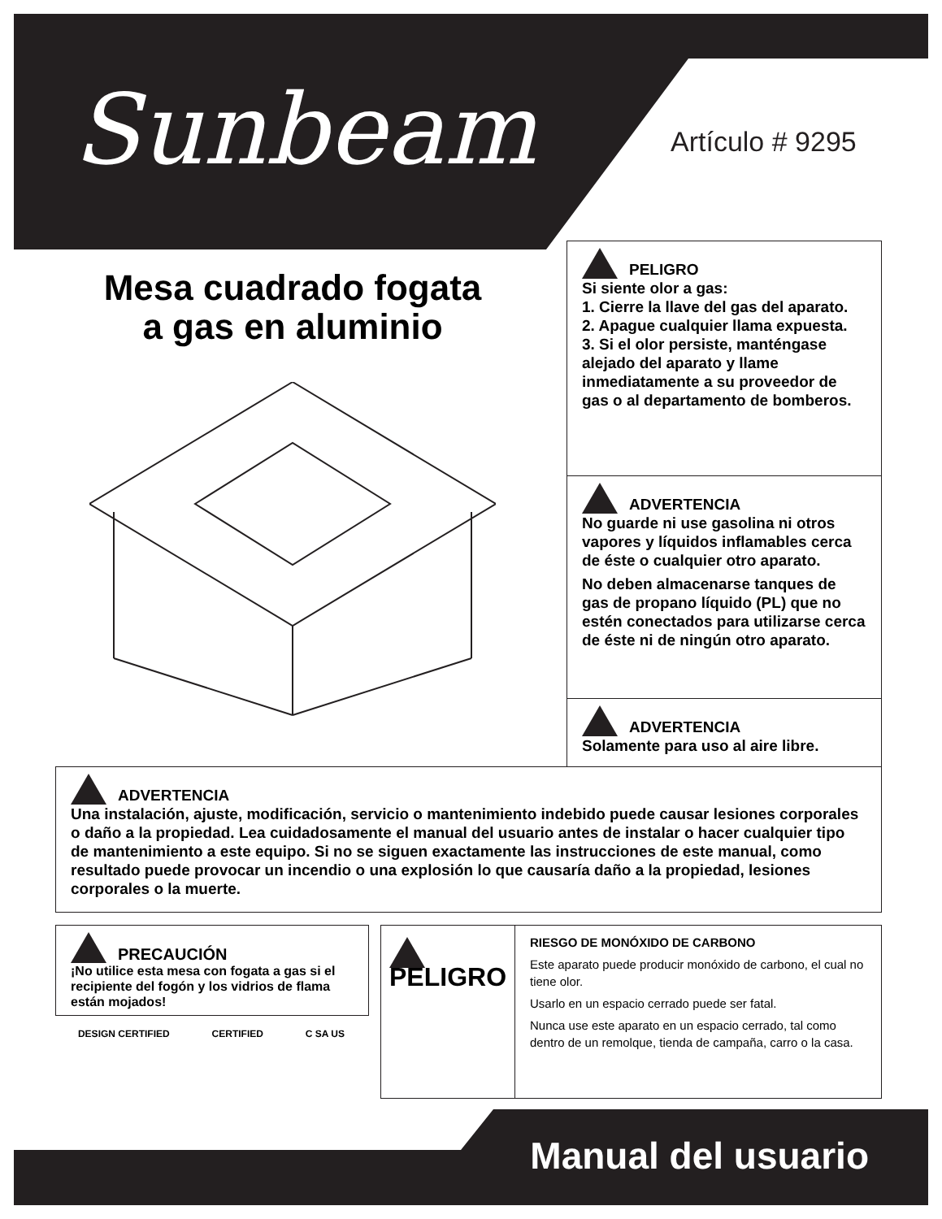Sunbeam Artículo # 9295
Mesa cuadrado fogata
a gas en aluminio
PELIGRO
Si siente olor a gas:
1. Cierre la llave del gas del aparato.
2. Apague cualquier llama expuesta.
3. Si el olor persiste, manténgase alejado del aparato y llame inmediatamente a su proveedor de gas o al departamento de bomberos.
ADVERTENCIA
No guarde ni use gasolina ni otros vapores y líquidos inflamables cerca de éste o cualquier otro aparato.
No deben almacenarse tanques de gas de propano líquido (PL) que no estén conectados para utilizarse cerca de éste ni de ningún otro aparato.
ADVERTENCIA
Solamente para uso al aire libre.
ADVERTENCIA
Una instalación, ajuste, modificación, servicio o mantenimiento indebido puede causar lesiones corporales o daño a la propiedad. Lea cuidadosamente el manual del usuario antes de instalar o hacer cualquier tipo de mantenimiento a este equipo. Si no se siguen exactamente las instrucciones de este manual, como resultado puede provocar un incendio o una explosión lo que causaría daño a la propiedad, lesiones corporales o la muerte.
PRECAUCIÓN
¡No utilice esta mesa con fogata a gas si el recipiente del fogón y los vidrios de flama están mojados!
DESIGN CERTIFIED CERTIFIED C SA US
PELIGRO
RIESGO DE MONÓXIDO DE CARBONO
Este aparato puede producir monóxido de carbono, el cual no tiene olor.
Usarlo en un espacio cerrado puede ser fatal.
Nunca use este aparato en un espacio cerrado, tal como dentro de un remolque, tienda de campaña, carro o la casa.
Manual del usuario